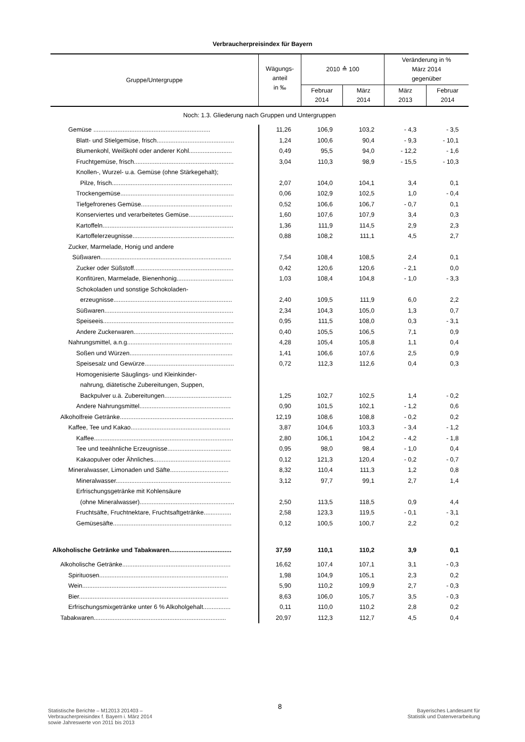Verbraucherpreisindex für Bayern
| Gruppe/Untergruppe | Wägungs- anteil in ‰ | 2010 ≙ 100 | | Veränderung in % März 2014 gegenüber | |
| --- | --- | --- | --- | --- | --- |
| | | Februar 2014 | März 2014 | März 2013 | Februar 2014 |
| Noch: 1.3. Gliederung nach Gruppen und Untergruppen | | | | | |
| Gemüse .................................................................... | 11,26 | 106,9 | 103,2 | - 4,3 | - 3,5 |
| Blatt- und Stielgemüse, frisch............................................. | 1,24 | 100,6 | 90,4 | - 9,3 | - 10,1 |
| Blumenkohl, Weißkohl oder anderer Kohl......................... | 0,49 | 95,5 | 94,0 | - 12,2 | - 1,6 |
| Fruchtgemüse, frisch.......................................................... | 3,04 | 110,3 | 98,9 | - 15,5 | - 10,3 |
| Knollen-, Wurzel- u.a. Gemüse (ohne Stärkegehalt); | | | | | |
| Pilze, frisch...................................................................... | 2,07 | 104,0 | 104,1 | 3,4 | 0,1 |
| Trockengemüse.................................................................. | 0,06 | 102,9 | 102,5 | 1,0 | - 0,4 |
| Tiefgefrorenes Gemüse..................................................... | 0,52 | 106,6 | 106,7 | - 0,7 | 0,1 |
| Konserviertes und verarbeitetes Gemüse.......................... | 1,60 | 107,6 | 107,9 | 3,4 | 0,3 |
| Kartoffeln............................................................................ | 1,36 | 111,9 | 114,5 | 2,9 | 2,3 |
| Kartoffelerzeugnisse........................................................... | 0,88 | 108,2 | 111,1 | 4,5 | 2,7 |
| Zucker, Marmelade, Honig und andere | | | | | |
| Süßwaren............................................................................ | 7,54 | 108,4 | 108,5 | 2,4 | 0,1 |
| Zucker oder Süßstoff.......................................................... | 0,42 | 120,6 | 120,6 | - 2,1 | 0,0 |
| Konfitüren, Marmelade, Bienenhonig................................. | 1,03 | 108,4 | 104,8 | - 1,0 | - 3,3 |
| Schokoladen und sonstige Schokoladen- | | | | | |
| erzeugnisse..................................................................... | 2,40 | 109,5 | 111,9 | 6,0 | 2,2 |
| Süßwaren........................................................................... | 2,34 | 104,3 | 105,0 | 1,3 | 0,7 |
| Speiseeis............................................................................ | 0,95 | 111,5 | 108,0 | 0,3 | - 3,1 |
| Andere Zuckerwaren.......................................................... | 0,40 | 105,5 | 106,5 | 7,1 | 0,9 |
| Nahrungsmittel, a.n.g............................................................. | 4,28 | 105,4 | 105,8 | 1,1 | 0,4 |
| Soßen und Würzen............................................................ | 1,41 | 106,6 | 107,6 | 2,5 | 0,9 |
| Speisesalz und Gewürze.................................................... | 0,72 | 112,3 | 112,6 | 0,4 | 0,3 |
| Homogenisierte Säuglings- und Kleinkinder- | | | | | |
| nahrung, diätetische Zubereitungen, Suppen, | | | | | |
| Backpulver u.ä. Zubereitungen....................................... | 1,25 | 102,7 | 102,5 | 1,4 | - 0,2 |
| Andere Nahrungsmittel..................................................... | 0,90 | 101,5 | 102,1 | - 1,2 | 0,6 |
| Alkoholfreie Getränke.................................................................. | 12,19 | 108,6 | 108,8 | - 0,2 | 0,2 |
| Kaffee, Tee und Kakao.......................................................... | 3,87 | 104,6 | 103,3 | - 3,4 | - 1,2 |
| Kaffee................................................................................. | 2,80 | 106,1 | 104,2 | - 4,2 | - 1,8 |
| Tee und teeähnliche Erzeugnisse..................................... | 0,95 | 98,0 | 98,4 | - 1,0 | 0,4 |
| Kakaopulver oder Ähnliches............................................. | 0,12 | 121,3 | 120,4 | - 0,2 | - 0,7 |
| Mineralwasser, Limonaden und Säfte.................................. | 8,32 | 110,4 | 111,3 | 1,2 | 0,8 |
| Mineralwasser................................................................... | 3,12 | 97,7 | 99,1 | 2,7 | 1,4 |
| Erfrischungsgetränke mit Kohlensäure | | | | | |
| (ohne Mineralwasser)....................................................... | 2,50 | 113,5 | 118,5 | 0,9 | 4,4 |
| Fruchtsäfte, Fruchtnektare, Fruchtsaftgetränke................ | 2,58 | 123,3 | 119,5 | - 0,1 | - 3,1 |
| Gemüsesäfte..................................................................... | 0,12 | 100,5 | 100,7 | 2,2 | 0,2 |
| Alkoholische Getränke und Tabakwaren.................................... | 37,59 | 110,1 | 110,2 | 3,9 | 0,1 |
| Alkoholische Getränke............................................................... | 16,62 | 107,4 | 107,1 | 3,1 | - 0,3 |
| Spirituosen........................................................................... | 1,98 | 104,9 | 105,1 | 2,3 | 0,2 |
| Wein.................................................................................... | 5,90 | 110,2 | 109,9 | 2,7 | - 0,3 |
| Bier....................................................................................... | 8,63 | 106,0 | 105,7 | 3,5 | - 0,3 |
| Erfrischungsmixgetränke unter 6 % Alkoholgehalt................ | 0,11 | 110,0 | 110,2 | 2,8 | 0,2 |
| Tabakwaren............................................................................. | 20,97 | 112,3 | 112,7 | 4,5 | 0,4 |
Statistische Berichte – M12013 201403 –
Verbraucherpreisindex f. Bayern i. März 2014
sowie Jahreswerte von 2011 bis 2013
8
Bayerisches Landesamt für
Statistik und Datenverarbeitung